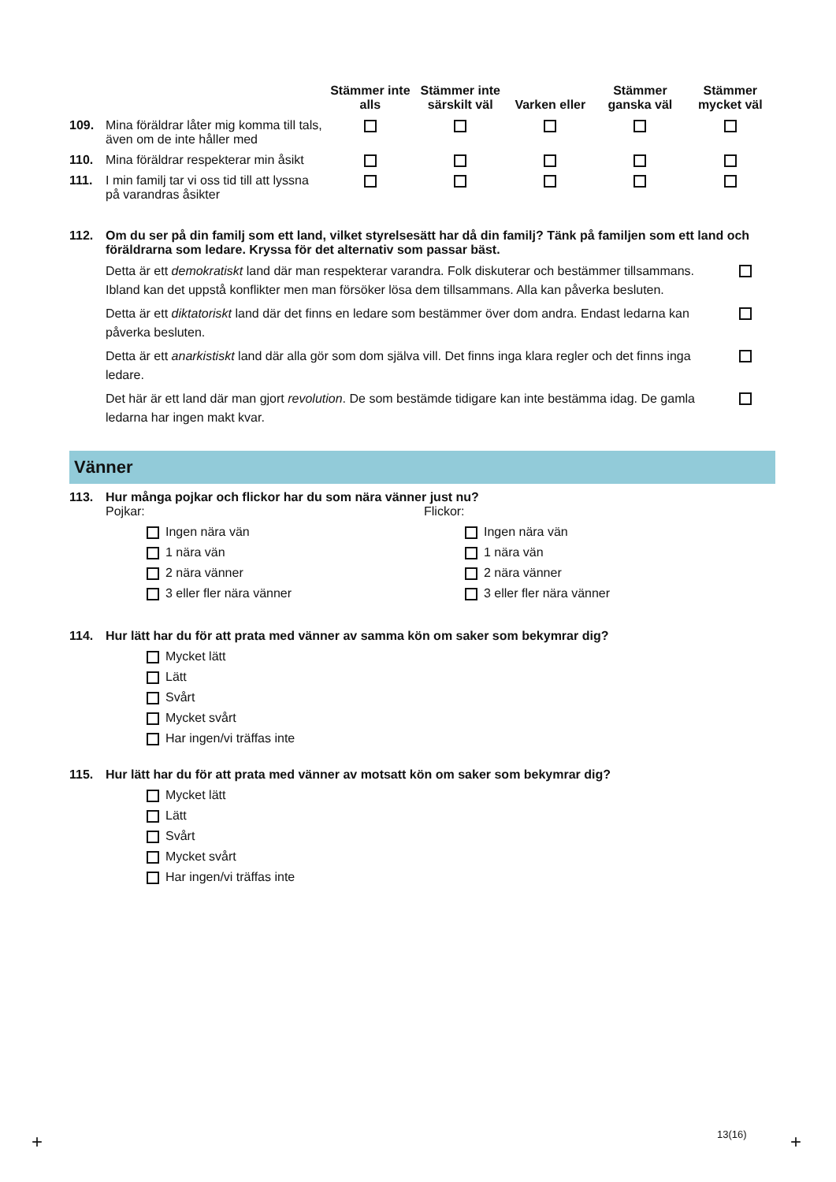| | Stämmer inte alls | Stämmer inte särskilt väl | Varken eller | Stämmer ganska väl | Stämmer mycket väl |
| --- | --- | --- | --- | --- | --- |
| 109. Mina föräldrar låter mig komma till tals, även om de inte håller med | | | | | |
| 110. Mina föräldrar respekterar min åsikt | | | | | |
| 111. I min familj tar vi oss tid till att lyssna på varandras åsikter | | | | | |
112. Om du ser på din familj som ett land, vilket styrelsesätt har då din familj? Tänk på familjen som ett land och föräldrarna som ledare. Kryssa för det alternativ som passar bäst.
Detta är ett demokratiskt land där man respekterar varandra. Folk diskuterar och bestämmer tillsammans. Ibland kan det uppstå konflikter men man försöker lösa dem tillsammans. Alla kan påverka besluten.
Detta är ett diktatoriskt land där det finns en ledare som bestämmer över dom andra. Endast ledarna kan påverka besluten.
Detta är ett anarkistiskt land där alla gör som dom själva vill. Det finns inga klara regler och det finns inga ledare.
Det här är ett land där man gjort revolution. De som bestämde tidigare kan inte bestämma idag. De gamla ledarna har ingen makt kvar.
Vänner
113. Hur många pojkar och flickor har du som nära vänner just nu?
Pojkar:
Ingen nära vän
1 nära vän
2 nära vänner
3 eller fler nära vänner
Flickor:
Ingen nära vän
1 nära vän
2 nära vänner
3 eller fler nära vänner
114. Hur lätt har du för att prata med vänner av samma kön om saker som bekymrar dig?
Mycket lätt
Lätt
Svårt
Mycket svårt
Har ingen/vi träffas inte
115. Hur lätt har du för att prata med vänner av motsatt kön om saker som bekymrar dig?
Mycket lätt
Lätt
Svårt
Mycket svårt
Har ingen/vi träffas inte
13(16)
+ +